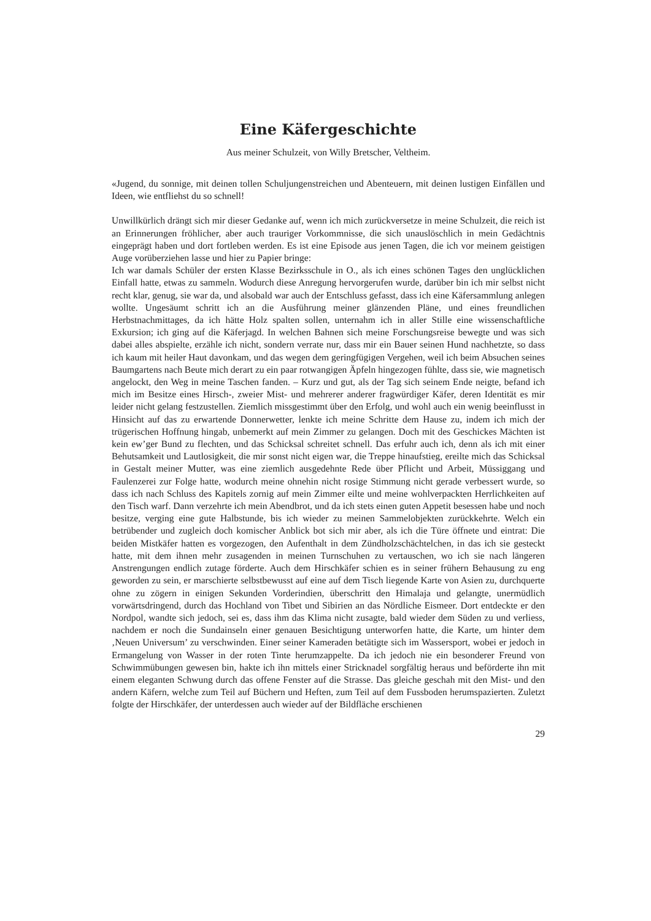Eine Käfergeschichte
Aus meiner Schulzeit, von Willy Bretscher, Veltheim.
«Jugend, du sonnige, mit deinen tollen Schuljungenstreichen und Abenteuern, mit deinen lustigen Einfällen und Ideen, wie entfliehst du so schnell!
Unwillkürlich drängt sich mir dieser Gedanke auf, wenn ich mich zurückversetze in meine Schulzeit, die reich ist an Erinnerungen fröhlicher, aber auch trauriger Vorkommnisse, die sich unauslöschlich in mein Gedächtnis eingeprägt haben und dort fortleben werden. Es ist eine Episode aus jenen Tagen, die ich vor meinem geistigen Auge vorüberziehen lasse und hier zu Papier bringe:
Ich war damals Schüler der ersten Klasse Bezirksschule in O., als ich eines schönen Tages den unglücklichen Einfall hatte, etwas zu sammeln. Wodurch diese Anregung hervorgerufen wurde, darüber bin ich mir selbst nicht recht klar, genug, sie war da, und alsobald war auch der Entschluss gefasst, dass ich eine Käfersammlung anlegen wollte. Ungesäumt schritt ich an die Ausführung meiner glänzenden Pläne, und eines freundlichen Herbstnachmittages, da ich hätte Holz spalten sollen, unternahm ich in aller Stille eine wissenschaftliche Exkursion; ich ging auf die Käferjagd. In welchen Bahnen sich meine Forschungsreise bewegte und was sich dabei alles abspielte, erzähle ich nicht, sondern verrate nur, dass mir ein Bauer seinen Hund nachhetzte, so dass ich kaum mit heiler Haut davonkam, und das wegen dem geringfügigen Vergehen, weil ich beim Absuchen seines Baumgartens nach Beute mich derart zu ein paar rotwangigen Äpfeln hingezogen fühlte, dass sie, wie magnetisch angelockt, den Weg in meine Taschen fanden. – Kurz und gut, als der Tag sich seinem Ende neigte, befand ich mich im Besitze eines Hirsch-, zweier Mist- und mehrerer anderer fragwürdiger Käfer, deren Identität es mir leider nicht gelang festzustellen. Ziemlich missgestimmt über den Erfolg, und wohl auch ein wenig beeinflusst in Hinsicht auf das zu erwartende Donnerwetter, lenkte ich meine Schritte dem Hause zu, indem ich mich der trügerischen Hoffnung hingab, unbemerkt auf mein Zimmer zu gelangen. Doch mit des Geschickes Mächten ist kein ew’ger Bund zu flechten, und das Schicksal schreitet schnell. Das erfuhr auch ich, denn als ich mit einer Behutsamkeit und Lautlosigkeit, die mir sonst nicht eigen war, die Treppe hinaufstieg, ereilte mich das Schicksal in Gestalt meiner Mutter, was eine ziemlich ausgedehnte Rede über Pflicht und Arbeit, Müssiggang und Faulenzerei zur Folge hatte, wodurch meine ohnehin nicht rosige Stimmung nicht gerade verbessert wurde, so dass ich nach Schluss des Kapitels zornig auf mein Zimmer eilte und meine wohlverpackten Herrlichkeiten auf den Tisch warf. Dann verzehrte ich mein Abendbrot, und da ich stets einen guten Appetit besessen habe und noch besitze, verging eine gute Halbstunde, bis ich wieder zu meinen Sammelobjekten zurückkehrte. Welch ein betrübender und zugleich doch komischer Anblick bot sich mir aber, als ich die Türe öffnete und eintrat: Die beiden Mistkäfer hatten es vorgezogen, den Aufenthalt in dem Zündholzschächtelchen, in das ich sie gesteckt hatte, mit dem ihnen mehr zusagenden in meinen Turnschuhen zu vertauschen, wo ich sie nach längeren Anstrengungen endlich zutage förderte. Auch dem Hirschkäfer schien es in seiner frühern Behausung zu eng geworden zu sein, er marschierte selbstbewusst auf eine auf dem Tisch liegende Karte von Asien zu, durchquerte ohne zu zögern in einigen Sekunden Vorderindien, überschritt den Himalaja und gelangte, unermüdlich vorwärtsdringend, durch das Hochland von Tibet und Sibirien an das Nördliche Eismeer. Dort entdeckte er den Nordpol, wandte sich jedoch, sei es, dass ihm das Klima nicht zusagte, bald wieder dem Süden zu und verliess, nachdem er noch die Sundainseln einer genauen Besichtigung unterworfen hatte, die Karte, um hinter dem ‚Neuen Universum’ zu verschwinden. Einer seiner Kameraden betätigte sich im Wassersport, wobei er jedoch in Ermangelung von Wasser in der roten Tinte herumzappelte. Da ich jedoch nie ein besonderer Freund von Schwimmübungen gewesen bin, hakte ich ihn mittels einer Stricknadel sorgfältig heraus und beförderte ihn mit einem eleganten Schwung durch das offene Fenster auf die Strasse. Das gleiche geschah mit den Mist- und den andern Käfern, welche zum Teil auf Büchern und Heften, zum Teil auf dem Fussboden herumspazierten. Zuletzt folgte der Hirschkäfer, der unterdessen auch wieder auf der Bildfläche erschienen
29